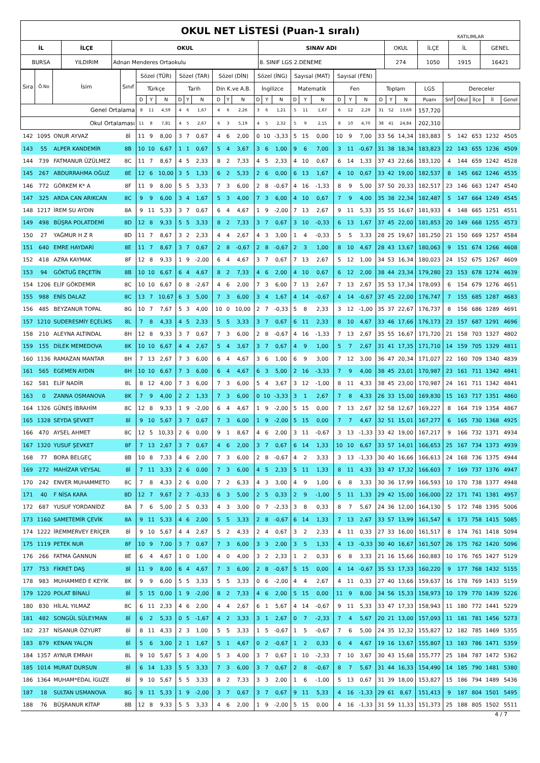| OKUL NET LİSTESİ (Puan-1 sıralı) KATILIMLAR | | | | | | | |
| İL | İLÇE | OKUL | SINAV ADI | OKUL | İLÇE | İL | GENEL |
| BURSA | YILDIRIM | Adnan Menderes Ortaokulu | 8. SINIF LGS 2.DENEME | 274 | 1050 | 1915 | 16421 |
| Sıra | Ö.No | İsim | Sınıf | Sözel (TÜR) | | | Sözel (TAR) | | | Sözel (DİN) | | | Sözel (İNG) | | | Sayısal (MAT) | | | Sayısal (FEN) | | | | | | | | | | | |
| --- | --- | --- | --- | --- | --- | --- | --- | --- | --- | --- | --- | --- | --- | --- | --- | --- | --- | --- | --- | --- | --- | --- | --- | --- | --- | --- | --- | --- | --- | --- |
| | | | | Türkçe | | | Tarih | | | Din K.ve A.B. | | | İngilizce | | | Matematik | | | Fen | | | Toplam | | | LGS | Dereceler | | | | |
| | | | | D | Y | N | D | Y | N | D | Y | N | D | Y | N | D | Y | N | D | Y | N | D | Y | N | Puanı | Snf | Okul | İlçe | İl | Genel |
| Genel Ortalama | | | | 8 | 11 | 4,59 | 4 | 6 | 1,67 | 4 | 6 | 2,26 | 3 | 6 | 1,21 | 5 | 11 | 1,67 | 6 | 12 | 2,29 | 31 | 52 | 13,69 | 157,720 | | | | | |
| Okul Ortalaması | | | | 11 | 8 | 7,81 | 4 | 5 | 2,67 | 6 | 3 | 5,19 | 4 | 5 | 2,32 | 5 | 9 | 2,15 | 8 | 10 | 4,70 | 38 | 41 | 24,84 | 202,310 | | | | | |
| 142 | 1095 | ONUR AYVAZ | 8İ | 11 | 9 | 8,00 | 3 | 7 | 0,67 | 4 | 6 | 2,00 | 0 | 10 | -3,33 | 5 | 15 | 0,00 | 10 | 9 | 7,00 | 33 | 56 | 14,34 | 183,883 | 5 | 142 | 653 | 1232 | 4505 |
| 143 | 55 | ALPER KANDEMİR | 8B | 10 | 10 | 6,67 | 1 | 1 | 0,67 | 5 | 4 | 3,67 | 3 | 6 | 1,00 | 9 | 6 | 7,00 | 3 | 11 | -0,67 | 31 | 38 | 18,34 | 183,823 | 22 | 143 | 655 | 1236 | 4509 |
| 144 | 739 | FATMANUR ÜZÜLMEZ | 8C | 11 | 7 | 8,67 | 4 | 5 | 2,33 | 8 | 2 | 7,33 | 4 | 5 | 2,33 | 4 | 10 | 0,67 | 6 | 14 | 1,33 | 37 | 43 | 22,66 | 183,120 | 4 | 144 | 659 | 1242 | 4528 |
| 145 | 267 | ABDURRAHMA OĞUZ | 8E | 12 | 6 | 10,00 | 3 | 5 | 1,33 | 6 | 2 | 5,33 | 2 | 6 | 0,00 | 6 | 13 | 1,67 | 4 | 10 | 0,67 | 33 | 42 | 19,00 | 182,537 | 8 | 145 | 662 | 1246 | 4535 |
| 146 | 772 | GÖRKEM K* A | 8F | 11 | 9 | 8,00 | 5 | 5 | 3,33 | 7 | 3 | 6,00 | 2 | 8 | -0,67 | 4 | 16 | -1,33 | 8 | 9 | 5,00 | 37 | 50 | 20,33 | 182,517 | 23 | 146 | 663 | 1247 | 4540 |
| 147 | 325 | ARDA CAN ARIKCAN | 8C | 9 | 9 | 6,00 | 3 | 4 | 1,67 | 5 | 3 | 4,00 | 7 | 3 | 6,00 | 4 | 10 | 0,67 | 7 | 9 | 4,00 | 35 | 38 | 22,34 | 182,487 | 5 | 147 | 664 | 1249 | 4545 |
| 148 | 1217 | İREM SU AYDIN | 8A | 9 | 11 | 5,33 | 3 | 7 | 0,67 | 6 | 4 | 4,67 | 1 | 9 | -2,00 | 7 | 13 | 2,67 | 9 | 11 | 5,33 | 35 | 55 | 16,67 | 181,933 | 4 | 148 | 665 | 1251 | 4551 |
| 149 | 498 | BÜŞRA POLATDEMİ | 8D | 12 | 8 | 9,33 | 5 | 5 | 3,33 | 8 | 2 | 7,33 | 3 | 7 | 0,67 | 3 | 10 | -0,33 | 6 | 13 | 1,67 | 37 | 45 | 22,00 | 181,853 | 20 | 149 | 668 | 1255 | 4573 |
| 150 | 27 | YAĞMUR H Z R | 8D | 11 | 7 | 8,67 | 3 | 2 | 2,33 | 4 | 4 | 2,67 | 4 | 3 | 3,00 | 1 | 4 | -0,33 | 5 | 5 | 3,33 | 28 | 25 | 19,67 | 181,250 | 21 | 150 | 669 | 1257 | 4584 |
| 151 | 640 | EMRE HAYDARİ | 8E | 11 | 7 | 8,67 | 3 | 7 | 0,67 | 2 | 8 | -0,67 | 2 | 8 | -0,67 | 2 | 3 | 1,00 | 8 | 10 | 4,67 | 28 | 43 | 13,67 | 180,063 | 9 | 151 | 674 | 1266 | 4608 |
| 152 | 418 | AZRA KAYMAK | 8F | 12 | 8 | 9,33 | 1 | 9 | -2,00 | 6 | 4 | 4,67 | 3 | 7 | 0,67 | 7 | 13 | 2,67 | 5 | 12 | 1,00 | 34 | 53 | 16,34 | 180,023 | 24 | 152 | 675 | 1267 | 4609 |
| 153 | 94 | GÖKTUĞ ERÇETİN | 8B | 10 | 10 | 6,67 | 6 | 4 | 4,67 | 8 | 2 | 7,33 | 4 | 6 | 2,00 | 4 | 10 | 0,67 | 6 | 12 | 2,00 | 38 | 44 | 23,34 | 179,280 | 23 | 153 | 678 | 1274 | 4639 |
| 154 | 1206 | ELİF GÖKDEMİR | 8C | 10 | 10 | 6,67 | 0 | 8 | -2,67 | 4 | 6 | 2,00 | 7 | 3 | 6,00 | 7 | 13 | 2,67 | 7 | 13 | 2,67 | 35 | 53 | 17,34 | 178,093 | 6 | 154 | 679 | 1276 | 4651 |
| 155 | 988 | ENİS DALAZ | 8C | 13 | 7 | 10,67 | 6 | 3 | 5,00 | 7 | 3 | 6,00 | 3 | 4 | 1,67 | 4 | 14 | -0,67 | 4 | 14 | -0,67 | 37 | 45 | 22,00 | 176,747 | 7 | 155 | 685 | 1287 | 4683 |
| 156 | 485 | BEYZANUR TOPAL | 8G | 10 | 7 | 7,67 | 5 | 3 | 4,00 | 10 | 0 | 10,00 | 2 | 7 | -0,33 | 5 | 8 | 2,33 | 3 | 12 | -1,00 | 35 | 37 | 22,67 | 176,737 | 8 | 156 | 686 | 1289 | 4691 |
| 157 | 1210 | SUDERESMİY EÇELİKS | 8L | 7 | 8 | 4,33 | 4 | 5 | 2,33 | 5 | 5 | 3,33 | 3 | 7 | 0,67 | 6 | 11 | 2,33 | 8 | 10 | 4,67 | 33 | 46 | 17,66 | 176,173 | 23 | 157 | 687 | 1291 | 4696 |
| 158 | 210 | ALEYNA ALTINDAL | 8H | 12 | 8 | 9,33 | 3 | 7 | 0,67 | 7 | 3 | 6,00 | 2 | 8 | -0,67 | 4 | 16 | -1,33 | 7 | 13 | 2,67 | 35 | 55 | 16,67 | 171,720 | 21 | 158 | 703 | 1327 | 4802 |
| 159 | 155 | DİLEK MEMEDOVA | 8K | 10 | 10 | 6,67 | 4 | 4 | 2,67 | 5 | 4 | 3,67 | 3 | 7 | 0,67 | 4 | 9 | 1,00 | 5 | 7 | 2,67 | 31 | 41 | 17,35 | 171,710 | 14 | 159 | 705 | 1329 | 4811 |
| 160 | 1136 | RAMAZAN MANTAR | 8H | 7 | 13 | 2,67 | 7 | 3 | 6,00 | 6 | 4 | 4,67 | 3 | 6 | 1,00 | 6 | 9 | 3,00 | 7 | 12 | 3,00 | 36 | 47 | 20,34 | 171,027 | 22 | 160 | 709 | 1340 | 4839 |
| 161 | 565 | EGEMEN AYDIN | 8H | 10 | 10 | 6,67 | 7 | 3 | 6,00 | 6 | 4 | 4,67 | 6 | 3 | 5,00 | 2 | 16 | -3,33 | 7 | 9 | 4,00 | 38 | 45 | 23,01 | 170,987 | 23 | 161 | 711 | 1342 | 4841 |
| 162 | 581 | ELİF NADİR | 8L | 8 | 12 | 4,00 | 7 | 3 | 6,00 | 7 | 3 | 6,00 | 5 | 4 | 3,67 | 3 | 12 | -1,00 | 8 | 11 | 4,33 | 38 | 45 | 23,00 | 170,987 | 24 | 161 | 711 | 1342 | 4841 |
| 163 | 0 | ZANNA OSMANOVA | 8K | 7 | 9 | 4,00 | 2 | 2 | 1,33 | 7 | 3 | 6,00 | 0 | 10 | -3,33 | 3 | 1 | 2,67 | 7 | 8 | 4,33 | 26 | 33 | 15,00 | 169,830 | 15 | 163 | 717 | 1351 | 4860 |
| 164 | 1326 | GÜNEŞ İBRAHİM | 8C | 12 | 8 | 9,33 | 1 | 9 | -2,00 | 6 | 4 | 4,67 | 1 | 9 | -2,00 | 5 | 15 | 0,00 | 7 | 13 | 2,67 | 32 | 58 | 12,67 | 169,227 | 8 | 164 | 719 | 1354 | 4867 |
| 165 | 1328 | SEYDA ŞEVKET | 8İ | 9 | 10 | 5,67 | 3 | 7 | 0,67 | 7 | 3 | 6,00 | 1 | 9 | -2,00 | 5 | 15 | 0,00 | 7 | 7 | 4,67 | 32 | 51 | 15,01 | 167,277 | 6 | 165 | 730 | 1368 | 4925 |
| 166 | 470 | AYSEL AHMET | 8C | 12 | 5 | 10,33 | 2 | 6 | 0,00 | 9 | 1 | 8,67 | 4 | 6 | 2,00 | 3 | 11 | -0,67 | 3 | 13 | -1,33 | 33 | 42 | 19,00 | 167,217 | 9 | 166 | 732 | 1371 | 4934 |
| 167 | 1320 | YUSUF ŞEVKET | 8F | 7 | 13 | 2,67 | 3 | 7 | 0,67 | 4 | 6 | 2,00 | 3 | 7 | 0,67 | 6 | 14 | 1,33 | 10 | 10 | 6,67 | 33 | 57 | 14,01 | 166,653 | 25 | 167 | 734 | 1373 | 4939 |
| 168 | 77 | BORA BELGEÇ | 8B | 10 | 8 | 7,33 | 4 | 6 | 2,00 | 7 | 3 | 6,00 | 2 | 8 | -0,67 | 4 | 2 | 3,33 | 3 | 13 | -1,33 | 30 | 40 | 16,66 | 166,613 | 24 | 168 | 736 | 1375 | 4944 |
| 169 | 272 | MAHİZAR VEYSAL | 8İ | 7 | 11 | 3,33 | 2 | 6 | 0,00 | 7 | 3 | 6,00 | 4 | 5 | 2,33 | 5 | 11 | 1,33 | 8 | 11 | 4,33 | 33 | 47 | 17,32 | 166,603 | 7 | 169 | 737 | 1376 | 4947 |
| 170 | 242 | ENVER MUHAMMETO | 8C | 7 | 8 | 4,33 | 2 | 6 | 0,00 | 7 | 2 | 6,33 | 4 | 3 | 3,00 | 4 | 9 | 1,00 | 6 | 8 | 3,33 | 30 | 36 | 17,99 | 166,593 | 10 | 170 | 738 | 1377 | 4948 |
| 171 | 40 | F NİSA KARA | 8D | 12 | 7 | 9,67 | 2 | 7 | -0,33 | 6 | 3 | 5,00 | 2 | 5 | 0,33 | 2 | 9 | -1,00 | 5 | 11 | 1,33 | 29 | 42 | 15,00 | 166,000 | 22 | 171 | 741 | 1381 | 4957 |
| 172 | 687 | YUSUF YORDANİDZ | 8A | 7 | 6 | 5,00 | 2 | 5 | 0,33 | 4 | 3 | 3,00 | 0 | 7 | -2,33 | 3 | 8 | 0,33 | 8 | 7 | 5,67 | 24 | 36 | 12,00 | 164,130 | 5 | 172 | 748 | 1395 | 5006 |
| 173 | 1160 | SAMETEMİR ÇEVİK | 8A | 9 | 11 | 5,33 | 4 | 6 | 2,00 | 5 | 5 | 3,33 | 2 | 8 | -0,67 | 6 | 14 | 1,33 | 7 | 13 | 2,67 | 33 | 57 | 13,99 | 161,547 | 6 | 173 | 758 | 1415 | 5085 |
| 174 | 1222 | İREMMERVEY ERİÇER | 8İ | 9 | 10 | 5,67 | 4 | 4 | 2,67 | 5 | 2 | 4,33 | 2 | 4 | 0,67 | 3 | 2 | 2,33 | 4 | 11 | 0,33 | 27 | 33 | 16,00 | 161,517 | 8 | 174 | 761 | 1418 | 5094 |
| 175 | 1119 | PETEK NUR | 8F | 10 | 9 | 7,00 | 3 | 7 | 0,67 | 7 | 3 | 6,00 | 3 | 3 | 2,00 | 3 | 5 | 1,33 | 4 | 13 | -0,33 | 30 | 40 | 16,67 | 161,507 | 26 | 175 | 762 | 1420 | 5096 |
| 176 | 266 | FATMA ĞANNUN | 8E | 6 | 4 | 4,67 | 1 | 0 | 1,00 | 4 | 0 | 4,00 | 3 | 2 | 2,33 | 1 | 2 | 0,33 | 6 | 8 | 3,33 | 21 | 16 | 15,66 | 160,883 | 10 | 176 | 765 | 1427 | 5129 |
| 177 | 753 | FİKRET DAŞ | 8İ | 11 | 9 | 8,00 | 6 | 4 | 4,67 | 7 | 3 | 6,00 | 2 | 8 | -0,67 | 5 | 15 | 0,00 | 4 | 14 | -0,67 | 35 | 53 | 17,33 | 160,220 | 9 | 177 | 768 | 1432 | 5155 |
| 178 | 983 | MUHAMMED E KEYİK | 8K | 9 | 9 | 6,00 | 5 | 5 | 3,33 | 5 | 5 | 3,33 | 0 | 6 | -2,00 | 4 | 4 | 2,67 | 4 | 11 | 0,33 | 27 | 40 | 13,66 | 159,637 | 16 | 178 | 769 | 1433 | 5159 |
| 179 | 1220 | POLAT BİNALİ | 8İ | 5 | 15 | 0,00 | 1 | 9 | -2,00 | 8 | 2 | 7,33 | 4 | 6 | 2,00 | 5 | 15 | 0,00 | 11 | 9 | 8,00 | 34 | 56 | 15,33 | 158,973 | 10 | 179 | 770 | 1439 | 5226 |
| 180 | 830 | HİLAL YILMAZ | 8C | 6 | 11 | 2,33 | 4 | 6 | 2,00 | 4 | 4 | 2,67 | 6 | 1 | 5,67 | 4 | 14 | -0,67 | 9 | 11 | 5,33 | 33 | 47 | 17,33 | 158,943 | 11 | 180 | 772 | 1441 | 5229 |
| 181 | 482 | SONGÜL SÜLEYMAN | 8İ | 6 | 2 | 5,33 | 0 | 5 | -1,67 | 4 | 2 | 3,33 | 3 | 1 | 2,67 | 0 | 7 | -2,33 | 7 | 4 | 5,67 | 20 | 21 | 13,00 | 157,093 | 11 | 181 | 781 | 1456 | 5273 |
| 182 | 237 | NİSANUR ÖZYURT | 8İ | 8 | 11 | 4,33 | 2 | 3 | 1,00 | 5 | 5 | 3,33 | 1 | 5 | -0,67 | 1 | 5 | -0,67 | 7 | 6 | 5,00 | 24 | 35 | 12,32 | 155,827 | 12 | 182 | 785 | 1469 | 5355 |
| 183 | 879 | KENAN YALÇIN | 8İ | 5 | 6 | 3,00 | 2 | 1 | 1,67 | 5 | 1 | 4,67 | 0 | 2 | -0,67 | 1 | 2 | 0,33 | 6 | 4 | 4,67 | 19 | 16 | 13,67 | 155,807 | 13 | 183 | 786 | 1471 | 5359 |
| 184 | 1357 | AYNUR EMRAH | 8L | 9 | 10 | 5,67 | 5 | 3 | 4,00 | 5 | 3 | 4,00 | 3 | 7 | 0,67 | 1 | 10 | -2,33 | 7 | 10 | 3,67 | 30 | 43 | 15,68 | 155,777 | 25 | 184 | 787 | 1472 | 5362 |
| 185 | 1014 | MURAT DURSUN | 8İ | 6 | 14 | 1,33 | 5 | 5 | 3,33 | 7 | 3 | 6,00 | 3 | 7 | 0,67 | 2 | 8 | -0,67 | 8 | 7 | 5,67 | 31 | 44 | 16,33 | 154,490 | 14 | 185 | 790 | 1481 | 5380 |
| 186 | 1364 | MUHAM*EDAL İGUZE | 8İ | 9 | 10 | 5,67 | 5 | 5 | 3,33 | 8 | 2 | 7,33 | 3 | 3 | 2,00 | 1 | 6 | -1,00 | 5 | 13 | 0,67 | 31 | 39 | 18,00 | 153,827 | 15 | 186 | 794 | 1489 | 5436 |
| 187 | 18 | SULTAN USMANOVA | 8G | 9 | 11 | 5,33 | 1 | 9 | -2,00 | 3 | 7 | 0,67 | 3 | 7 | 0,67 | 9 | 11 | 5,33 | 4 | 16 | -1,33 | 29 | 61 | 8,67 | 151,413 | 9 | 187 | 804 | 1501 | 5495 |
| 188 | 76 | BÜŞRANUR KİTAP | 8B | 12 | 8 | 9,33 | 5 | 5 | 3,33 | 4 | 6 | 2,00 | 1 | 9 | -2,00 | 5 | 15 | 0,00 | 4 | 16 | -1,33 | 31 | 59 | 11,33 | 151,373 | 25 | 188 | 805 | 1502 | 5511 |
4 / 7